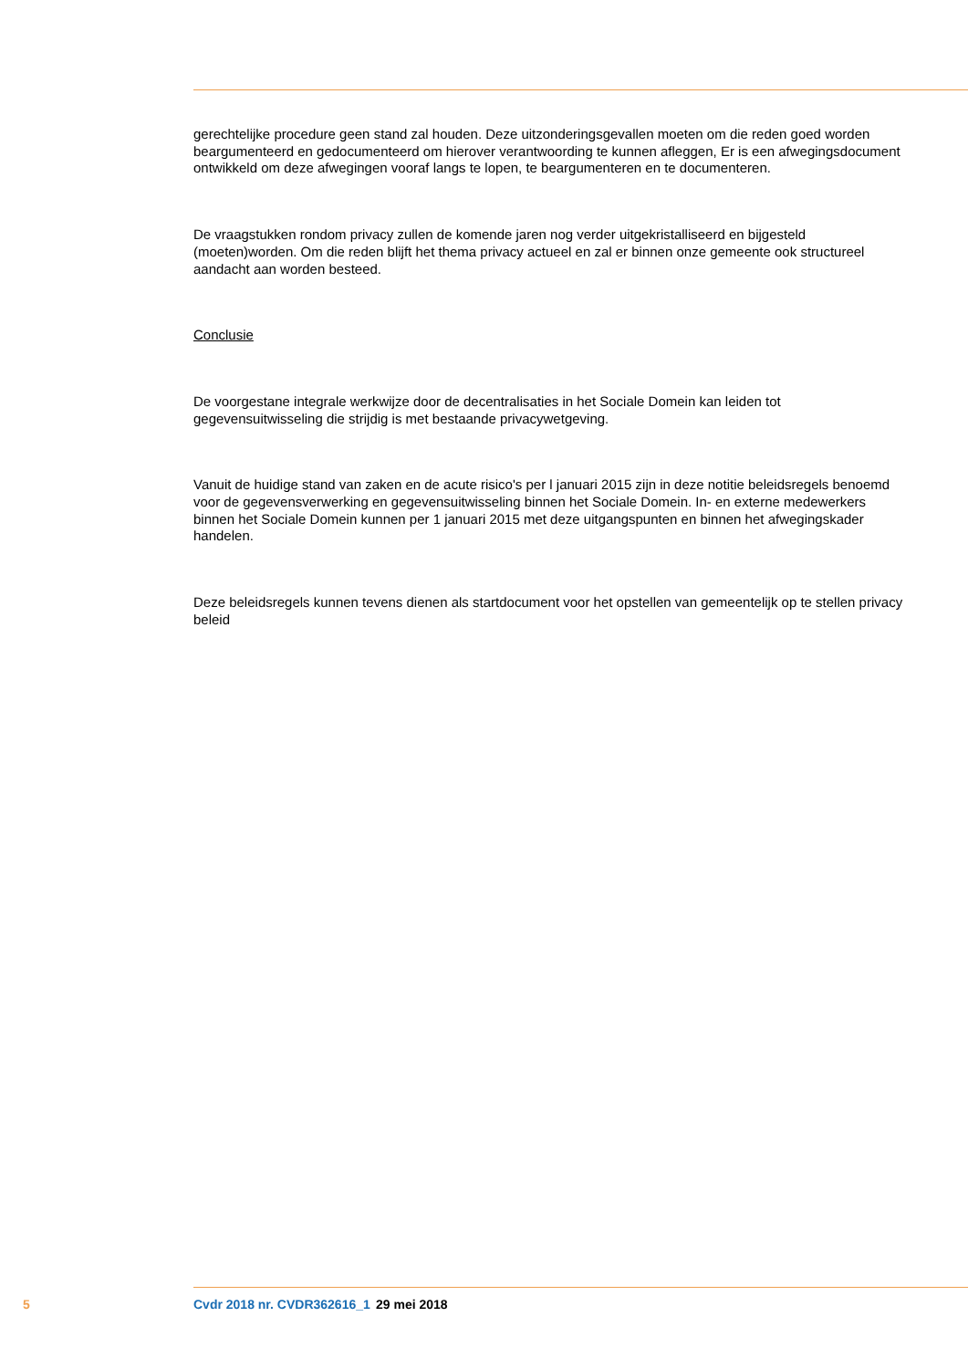gerechtelijke procedure geen stand zal houden. Deze uitzonderingsgevallen moeten om die reden goed worden beargumenteerd en gedocumenteerd om hierover verantwoording te kunnen afleggen, Er is een afwegingsdocument ontwikkeld om deze afwegingen vooraf langs te lopen, te beargumenteren en te documenteren.
De vraagstukken rondom privacy zullen de komende jaren nog verder uitgekristalliseerd en bijgesteld (moeten)worden. Om die reden blijft het thema privacy actueel en zal er binnen onze gemeente ook structureel aandacht aan worden besteed.
Conclusie
De voorgestane integrale werkwijze door de decentralisaties in het Sociale Domein kan leiden tot gegevensuitwisseling die strijdig is met bestaande privacywetgeving.
Vanuit de huidige stand van zaken en de acute risico's per l januari 2015 zijn in deze notitie beleidsregels benoemd voor de gegevensverwerking en gegevensuitwisseling binnen het Sociale Domein. In- en externe medewerkers binnen het Sociale Domein kunnen per 1 januari 2015 met deze uitgangspunten en binnen het afwegingskader handelen.
Deze beleidsregels kunnen tevens dienen als startdocument voor het opstellen van gemeentelijk op te stellen privacy beleid
5 Cvdr 2018 nr. CVDR362616_1 29 mei 2018